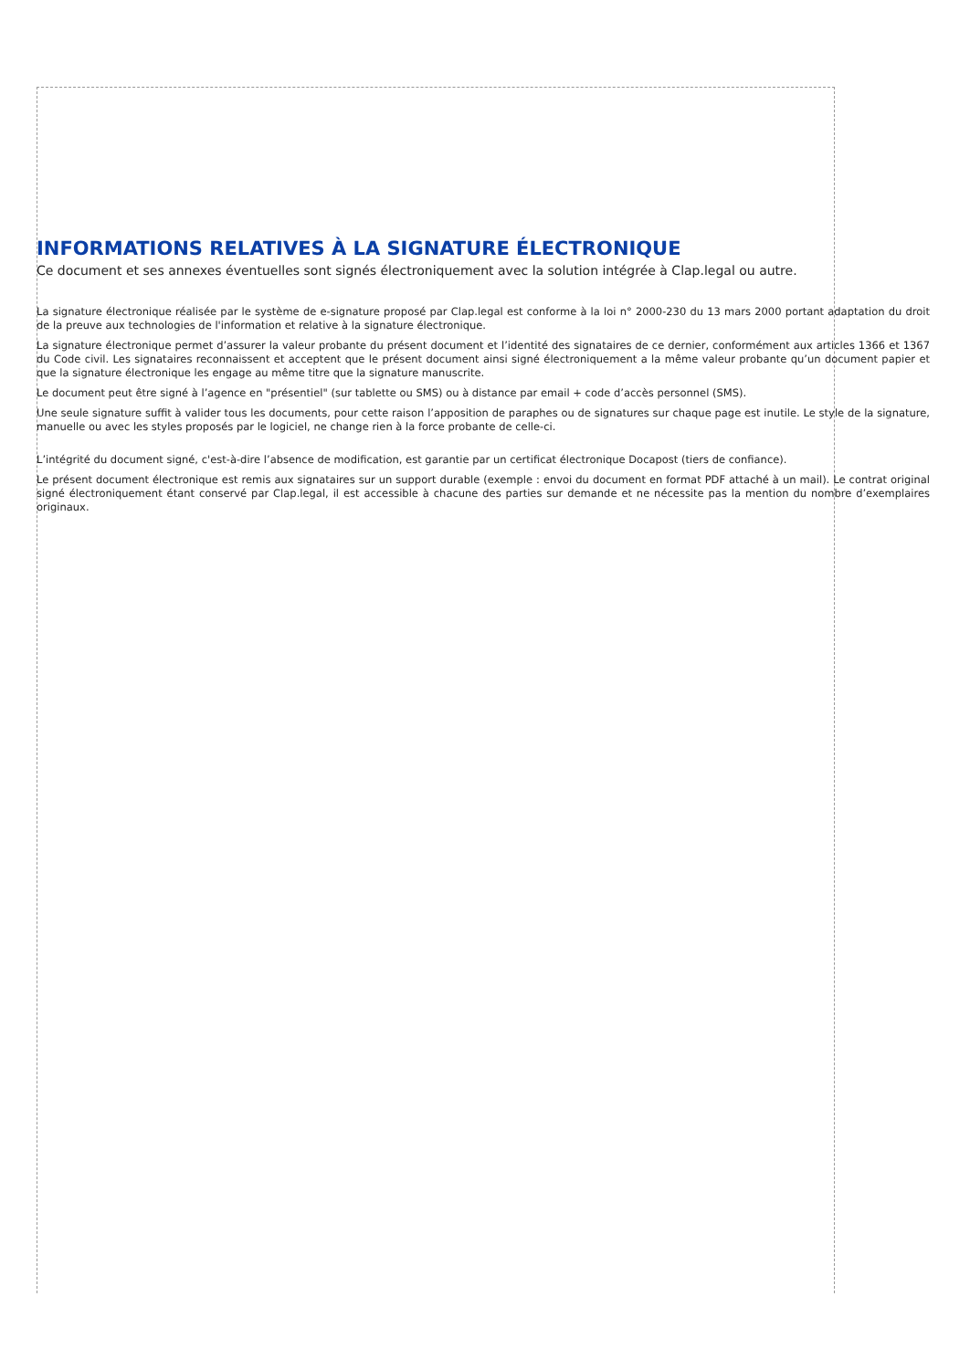INFORMATIONS RELATIVES À LA SIGNATURE ÉLECTRONIQUE
Ce document et ses annexes éventuelles sont signés électroniquement avec la solution intégrée à Clap.legal ou autre.
La signature électronique réalisée par le système de e-signature proposé par Clap.legal est conforme à la loi n° 2000-230 du 13 mars 2000 portant adaptation du droit de la preuve aux technologies de l'information et relative à la signature électronique.
La signature électronique permet d’assurer la valeur probante du présent document et l’identité des signataires de ce dernier, conformément aux articles 1366 et 1367 du Code civil. Les signataires reconnaissent et acceptent que le présent document ainsi signé électroniquement a la même valeur probante qu’un document papier et que la signature électronique les engage au même titre que la signature manuscrite.
Le document peut être signé à l’agence en "présentiel" (sur tablette ou SMS) ou à distance par email + code d’accès personnel (SMS).
Une seule signature suffit à valider tous les documents, pour cette raison l’apposition de paraphes ou de signatures sur chaque page est inutile. Le style de la signature, manuelle ou avec les styles proposés par le logiciel, ne change rien à la force probante de celle-ci.
L’intégrité du document signé, c'est-à-dire l’absence de modification, est garantie par un certificat électronique Docapost (tiers de confiance).
Le présent document électronique est remis aux signataires sur un support durable (exemple : envoi du document en format PDF attaché à un mail). Le contrat original signé électroniquement étant conservé par Clap.legal, il est accessible à chacune des parties sur demande et ne nécessite pas la mention du nombre d’exemplaires originaux.